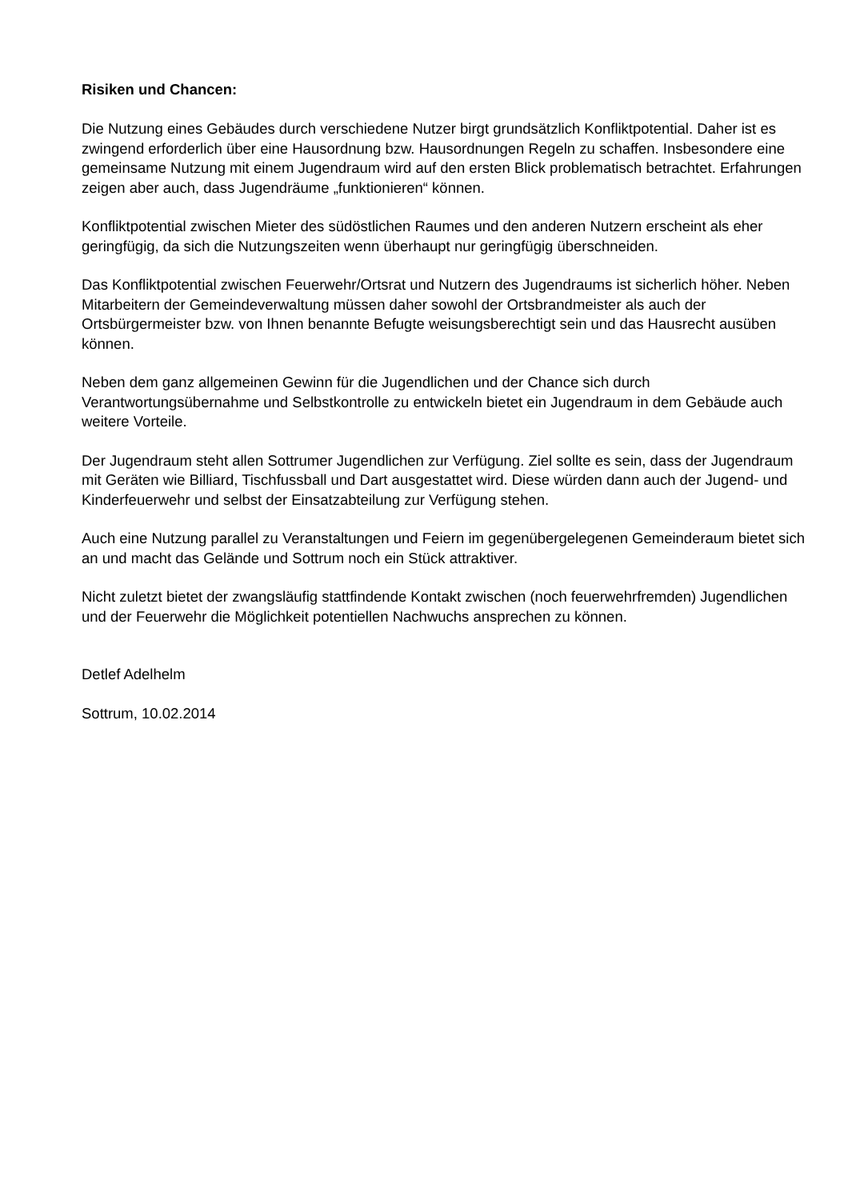Risiken und Chancen:
Die Nutzung eines Gebäudes durch verschiedene Nutzer birgt grundsätzlich Konfliktpotential. Daher ist es zwingend erforderlich über eine Hausordnung bzw. Hausordnungen Regeln zu schaffen. Insbesondere eine gemeinsame Nutzung mit einem Jugendraum wird auf den ersten Blick problematisch betrachtet. Erfahrungen zeigen aber auch, dass Jugendräume „funktionieren“ können.
Konfliktpotential zwischen Mieter des südöstlichen Raumes und den anderen Nutzern erscheint als eher geringfügig, da sich die Nutzungszeiten wenn überhaupt nur geringfügig überschneiden.
Das Konfliktpotential zwischen Feuerwehr/Ortsrat und Nutzern des Jugendraums ist sicherlich höher. Neben Mitarbeitern der Gemeindeverwaltung müssen daher sowohl der Ortsbrandmeister als auch der Ortsbürgermeister bzw. von Ihnen benannte Befugte weisungsberechtigt sein und das Hausrecht ausüben können.
Neben dem ganz allgemeinen Gewinn für die Jugendlichen und der Chance sich durch Verantwortungsübernahme und Selbstkontrolle zu entwickeln bietet ein Jugendraum in dem Gebäude auch weitere Vorteile.
Der Jugendraum steht allen Sottrumer Jugendlichen zur Verfügung. Ziel sollte es sein, dass der Jugendraum mit Geräten wie Billiard, Tischfussball und Dart ausgestattet wird. Diese würden dann auch der Jugend- und Kinderfeuerwehr und selbst der Einsatzabteilung zur Verfügung stehen.
Auch eine Nutzung parallel zu Veranstaltungen und Feiern im gegenübergelegenen Gemeinderaum bietet sich an und macht das Gelände und Sottrum noch ein Stück attraktiver.
Nicht zuletzt bietet der zwangsläufig stattfindende Kontakt zwischen (noch feuerwehrfremden) Jugendlichen und der Feuerwehr die Möglichkeit potentiellen Nachwuchs ansprechen zu können.
Detlef Adelhelm
Sottrum, 10.02.2014